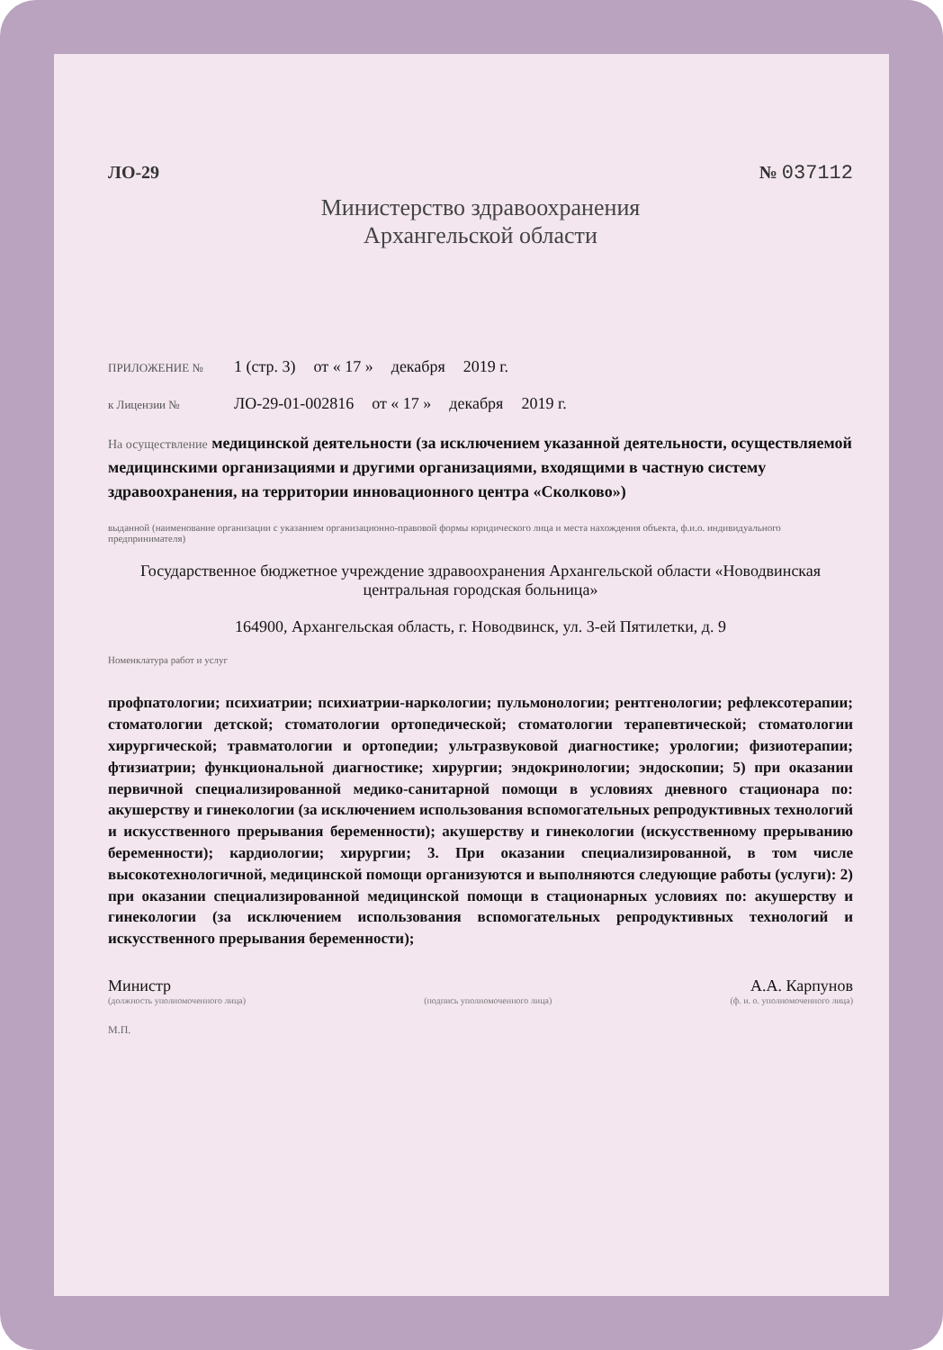ЛО-29 № 037112
Министерство здравоохранения
Архангельской области
ПРИЛОЖЕНИЕ № 1 (стр. 3) от « 17 » декабря 2019 г.
к Лицензии № ЛО-29-01-002816 от « 17 » декабря 2019 г.
На осуществление медицинской деятельности (за исключением указанной деятельности, осуществляемой медицинскими организациями и другими организациями, входящими в частную систему здравоохранения, на территории инновационного центра «Сколково»)
выданной (наименование организации с указанием организационно-правовой формы юридического лица и места нахождения объекта, ф.и.о. индивидуального предпринимателя)
Государственное бюджетное учреждение здравоохранения Архангельской области «Новодвинская центральная городская больница»
164900, Архангельская область, г. Новодвинск, ул. 3-ей Пятилетки, д. 9
Номенклатура работ и услуг
профпатологии; психиатрии; психиатрии-наркологии; пульмонологии; рентгенологии; рефлексотерапии; стоматологии детской; стоматологии ортопедической; стоматологии терапевтической; стоматологии хирургической; травматологии и ортопедии; ультразвуковой диагностике; урологии; физиотерапии; фтизиатрии; функциональной диагностике; хирургии; эндокринологии; эндоскопии; 5) при оказании первичной специализированной медико-санитарной помощи в условиях дневного стационара по: акушерству и гинекологии (за исключением использования вспомогательных репродуктивных технологий и искусственного прерывания беременности); акушерству и гинекологии (искусственному прерыванию беременности); кардиологии; хирургии; 3. При оказании специализированной, в том числе высокотехнологичной, медицинской помощи организуются и выполняются следующие работы (услуги): 2) при оказании специализированной медицинской помощи в стационарных условиях по: акушерству и гинекологии (за исключением использования вспомогательных репродуктивных технологий и искусственного прерывания беременности);
Министр А.А. Карпунов
(должность уполномоченного лица) (подпись уполномоченного лица) (ф. и. о. уполномоченного лица)
М.П.